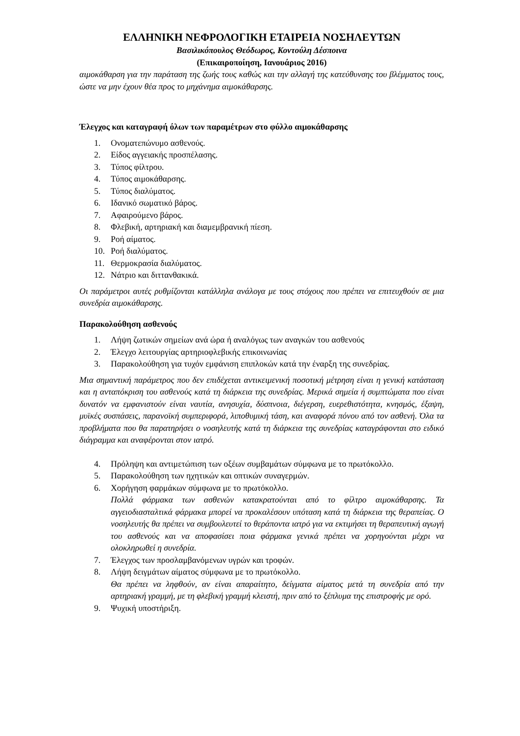ΕΛΛΗΝΙΚΗ ΝΕΦΡΟΛΟΓΙΚΗ ΕΤΑΙΡΕΙΑ ΝΟΣΗΛΕΥΤΩΝ
Βασιλικόπουλος Θεόδωρος, Κοντούλη Δέσποινα
(Επικαιροποίηση, Ιανουάριος 2016)
αιμοκάθαρση για την παράταση της ζωής τους καθώς και την αλλαγή της κατεύθυνσης του βλέμματος τους, ώστε να μην έχουν θέα προς το μηχάνημα αιμοκάθαρσης.
Έλεγχος και καταγραφή όλων των παραμέτρων στο φύλλο αιμοκάθαρσης
1. Ονοματεπώνυμο ασθενούς.
2. Είδος αγγειακής προσπέλασης.
3. Τύπος φίλτρου.
4. Τύπος αιμοκάθαρσης.
5. Τύπος διαλύματος.
6. Ιδανικό σωματικό βάρος.
7. Αφαιρούμενο βάρος.
8. Φλεβική, αρτηριακή και διαμεμβρανική πίεση.
9. Ροή αίματος.
10. Ροή διαλύματος.
11. Θερμοκρασία διαλύματος.
12. Νάτριο και διττανθακικά.
Οι παράμετροι αυτές ρυθμίζονται κατάλληλα ανάλογα με τους στόχους που πρέπει να επιτευχθούν σε μια συνεδρία αιμοκάθαρσης.
Παρακολούθηση ασθενούς
1. Λήψη ζωτικών σημείων ανά ώρα ή αναλόγως των αναγκών του ασθενούς
2. Έλεγχο λειτουργίας αρτηριοφλεβικής επικοινωνίας
3. Παρακολούθηση για τυχόν εμφάνιση επιπλοκών κατά την έναρξη της συνεδρίας.
Μια σημαντική παράμετρος που δεν επιδέχεται αντικειμενική ποσοτική μέτρηση είναι η γενική κατάσταση και η ανταπόκριση του ασθενούς κατά τη διάρκεια της συνεδρίας. Μερικά σημεία ή συμπτώματα που είναι δυνατόν να εμφανιστούν είναι ναυτία, ανησυχία, δύσπνοια, διέγερση, ευερεθιστότητα, κνησμός, έξαψη, μυϊκές συσπάσεις, παρανοϊκή συμπεριφορά, λιποθυμική τάση, και αναφορά πόνου από τον ασθενή. Όλα τα προβλήματα που θα παρατηρήσει ο νοσηλευτής κατά τη διάρκεια της συνεδρίας καταγράφονται στο ειδικό διάγραμμα και αναφέρονται στον ιατρό.
4. Πρόληψη και αντιμετώπιση των οξέων συμβαμάτων σύμφωνα με το πρωτόκολλο.
5. Παρακολούθηση των ηχητικών και οπτικών συναγερμών.
6. Χορήγηση φαρμάκων σύμφωνα με το πρωτόκολλο.
Πολλά φάρμακα των ασθενών κατακρατούνται από το φίλτρο αιμοκάθαρσης. Τα αγγειοδιασταλτικά φάρμακα μπορεί να προκαλέσουν υπόταση κατά τη διάρκεια της θεραπείας. Ο νοσηλευτής θα πρέπει να συμβουλευτεί το θεράποντα ιατρό για να εκτιμήσει τη θεραπευτική αγωγή του ασθενούς και να αποφασίσει ποια φάρμακα γενικά πρέπει να χορηγούνται μέχρι να ολοκληρωθεί η συνεδρία.
7. Έλεγχος των προσλαμβανόμενων υγρών και τροφών.
8. Λήψη δειγμάτων αίματος σύμφωνα με το πρωτόκολλο.
Θα πρέπει να ληφθούν, αν είναι απαραίτητο, δείγματα αίματος μετά τη συνεδρία από την αρτηριακή γραμμή, με τη φλεβική γραμμή κλειστή, πριν από το ξέπλυμα της επιστροφής με ορό.
9. Ψυχική υποστήριξη.